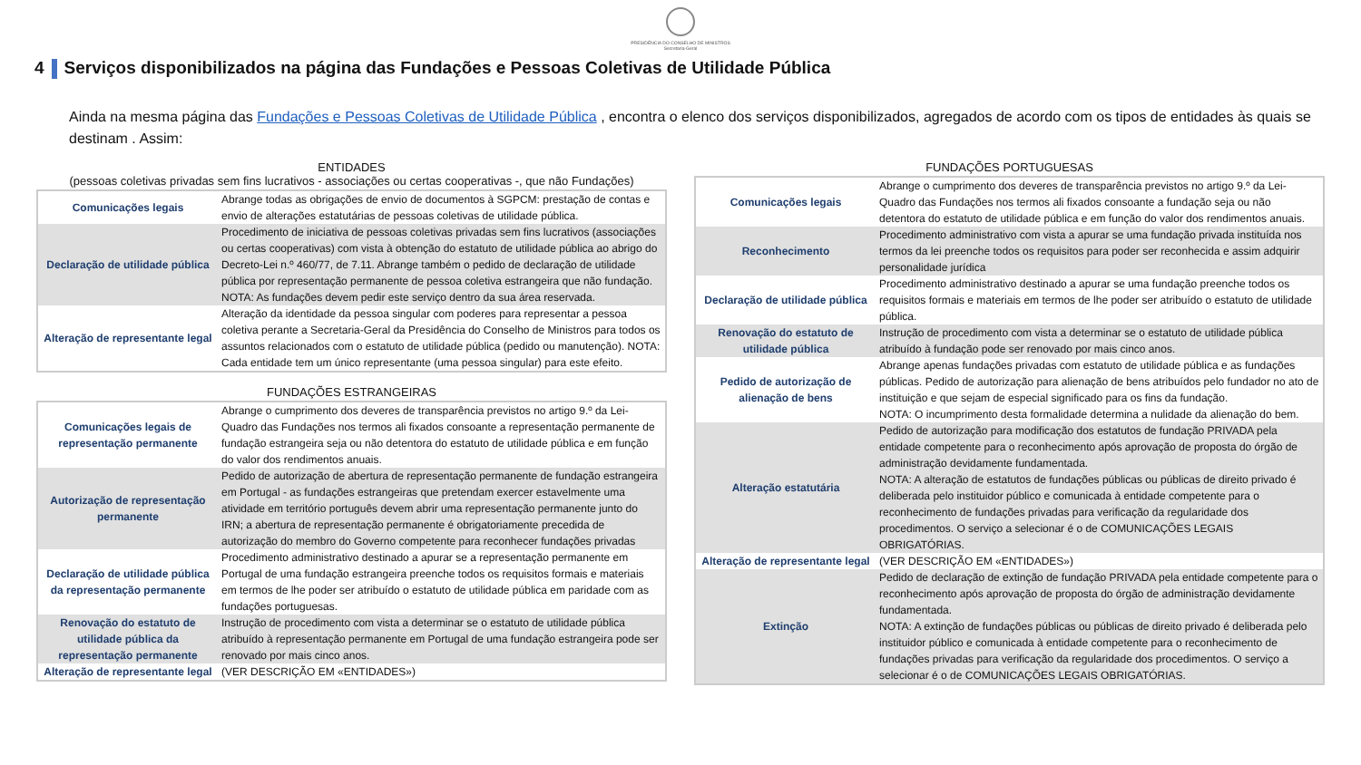PRESIDÊNCIA DO CONSELHO DE MINISTROS
Secretaria-Geral
4 Serviços disponibilizados na página das Fundações e Pessoas Coletivas de Utilidade Pública
Ainda na mesma página das Fundações e Pessoas Coletivas de Utilidade Pública , encontra o elenco dos serviços disponibilizados, agregados de acordo com os tipos de entidades às quais se destinam . Assim:
ENTIDADES
(pessoas coletivas privadas sem fins lucrativos - associações ou certas cooperativas -, que não Fundações)
| Comunicações legais | Abrange todas as obrigações de envio de documentos à SGPCM: prestação de contas e envio de alterações estatutárias de pessoas coletivas de utilidade pública. |
| Declaração de utilidade pública | Procedimento de iniciativa de pessoas coletivas privadas sem fins lucrativos (associações ou certas cooperativas) com vista à obtenção do estatuto de utilidade pública ao abrigo do Decreto-Lei n.º 460/77, de 7.11. Abrange também o pedido de declaração de utilidade pública por representação permanente de pessoa coletiva estrangeira que não fundação. NOTA: As fundações devem pedir este serviço dentro da sua área reservada. |
| Alteração de representante legal | Alteração da identidade da pessoa singular com poderes para representar a pessoa coletiva perante a Secretaria-Geral da Presidência do Conselho de Ministros para todos os assuntos relacionados com o estatuto de utilidade pública (pedido ou manutenção). NOTA: Cada entidade tem um único representante (uma pessoa singular) para este efeito. |
FUNDAÇÕES ESTRANGEIRAS
| Comunicações legais de representação permanente | Abrange o cumprimento dos deveres de transparência previstos no artigo 9.º da Lei-Quadro das Fundações nos termos ali fixados consoante a representação permanente de fundação estrangeira seja ou não detentora do estatuto de utilidade pública e em função do valor dos rendimentos anuais. |
| Autorização de representação permanente | Pedido de autorização de abertura de representação permanente de fundação estrangeira em Portugal - as fundações estrangeiras que pretendam exercer estavelmente uma atividade em território português devem abrir uma representação permanente junto do IRN; a abertura de representação permanente é obrigatoriamente precedida de autorização do membro do Governo competente para reconhecer fundações privadas |
| Declaração de utilidade pública da representação permanente | Procedimento administrativo destinado a apurar se a representação permanente em Portugal de uma fundação estrangeira preenche todos os requisitos formais e materiais em termos de lhe poder ser atribuído o estatuto de utilidade pública em paridade com as fundações portuguesas. |
| Renovação do estatuto de utilidade pública da representação permanente | Instrução de procedimento com vista a determinar se o estatuto de utilidade pública atribuído à representação permanente em Portugal de uma fundação estrangeira pode ser renovado por mais cinco anos. |
| Alteração de representante legal | (VER DESCRIÇÃO EM «ENTIDADES») |
FUNDAÇÕES PORTUGUESAS
| Comunicações legais | Abrange o cumprimento dos deveres de transparência previstos no artigo 9.º da Lei-Quadro das Fundações nos termos ali fixados consoante a fundação seja ou não detentora do estatuto de utilidade pública e em função do valor dos rendimentos anuais. |
| Reconhecimento | Procedimento administrativo com vista a apurar se uma fundação privada instituída nos termos da lei preenche todos os requisitos para poder ser reconhecida e assim adquirir personalidade jurídica |
| Declaração de utilidade pública | Procedimento administrativo destinado a apurar se uma fundação preenche todos os requisitos formais e materiais em termos de lhe poder ser atribuído o estatuto de utilidade pública. |
| Renovação do estatuto de utilidade pública | Instrução de procedimento com vista a determinar se o estatuto de utilidade pública atribuído à fundação pode ser renovado por mais cinco anos. |
| Pedido de autorização de alienação de bens | Abrange apenas fundações privadas com estatuto de utilidade pública e as fundações públicas. Pedido de autorização para alienação de bens atribuídos pelo fundador no ato de instituição e que sejam de especial significado para os fins da fundação. NOTA: O incumprimento desta formalidade determina a nulidade da alienação do bem. |
| Alteração estatutária | Pedido de autorização para modificação dos estatutos de fundação PRIVADA pela entidade competente para o reconhecimento após aprovação de proposta do órgão de administração devidamente fundamentada. NOTA: A alteração de estatutos de fundações públicas ou públicas de direito privado é deliberada pelo instituidor público e comunicada à entidade competente para o reconhecimento de fundações privadas para verificação da regularidade dos procedimentos. O serviço a selecionar é o de COMUNICAÇÕES LEGAIS OBRIGATÓRIAS. |
| Alteração de representante legal | (VER DESCRIÇÃO EM «ENTIDADES») |
| Extinção | Pedido de declaração de extinção de fundação PRIVADA pela entidade competente para o reconhecimento após aprovação de proposta do órgão de administração devidamente fundamentada. NOTA: A extinção de fundações públicas ou públicas de direito privado é deliberada pelo instituidor público e comunicada à entidade competente para o reconhecimento de fundações privadas para verificação da regularidade dos procedimentos. O serviço a selecionar é o de COMUNICAÇÕES LEGAIS OBRIGATÓRIAS. |